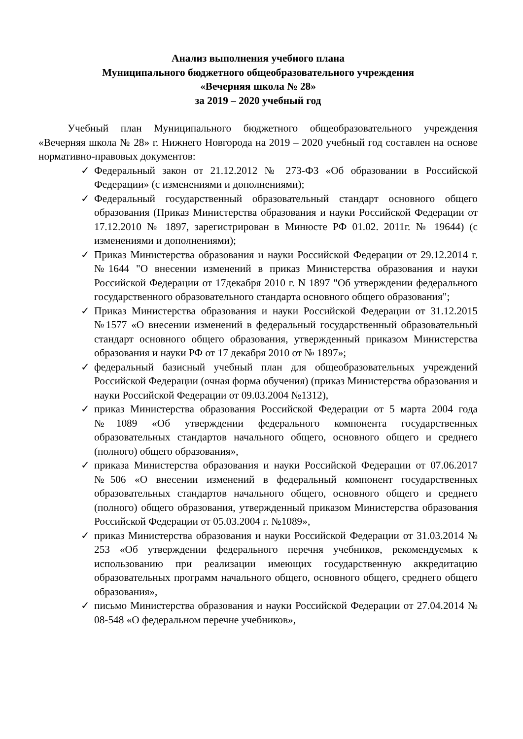Анализ выполнения учебного плана
Муниципального бюджетного общеобразовательного учреждения
«Вечерняя школа № 28»
за 2019 – 2020 учебный год
Учебный план Муниципального бюджетного общеобразовательного учреждения «Вечерняя школа № 28» г. Нижнего Новгорода на 2019 – 2020 учебный год составлен на основе нормативно-правовых документов:
✓ Федеральный закон от 21.12.2012 № 273-ФЗ «Об образовании в Российской Федерации» (с изменениями и дополнениями);
✓ Федеральный государственный образовательный стандарт основного общего образования (Приказ Министерства образования и науки Российской Федерации от 17.12.2010 № 1897, зарегистрирован в Минюсте РФ 01.02. 2011г. № 19644) (с изменениями и дополнениями);
✓ Приказ Министерства образования и науки Российской Федерации от 29.12.2014 г. №1644 "О внесении изменений в приказ Министерства образования и науки Российской Федерации от 17декабря 2010 г. N 1897 "Об утверждении федерального государственного образовательного стандарта основного общего образования";
✓ Приказ Министерства образования и науки Российской Федерации от 31.12.2015 №1577 «О внесении изменений в федеральный государственный образовательный стандарт основного общего образования, утвержденный приказом Министерства образования и науки РФ от 17 декабря 2010 от № 1897»;
✓ федеральный базисный учебный план для общеобразовательных учреждений Российской Федерации (очная форма обучения) (приказ Министерства образования и науки Российской Федерации от 09.03.2004 №1312),
✓ приказ Министерства образования Российской Федерации от 5 марта 2004 года №1089 «Об утверждении федерального компонента государственных образовательных стандартов начального общего, основного общего и среднего (полного) общего образования»,
✓ приказа Министерства образования и науки Российской Федерации от 07.06.2017 №506 «О внесении изменений в федеральный компонент государственных образовательных стандартов начального общего, основного общего и среднего (полного) общего образования, утвержденный приказом Министерства образования Российской Федерации от 05.03.2004 г. №1089»,
✓ приказ Министерства образования и науки Российской Федерации от 31.03.2014 № 253 «Об утверждении федерального перечня учебников, рекомендуемых к использованию при реализации имеющих государственную аккредитацию образовательных программ начального общего, основного общего, среднего общего образования»,
✓ письмо Министерства образования и науки Российской Федерации от 27.04.2014 № 08-548 «О федеральном перечне учебников»,